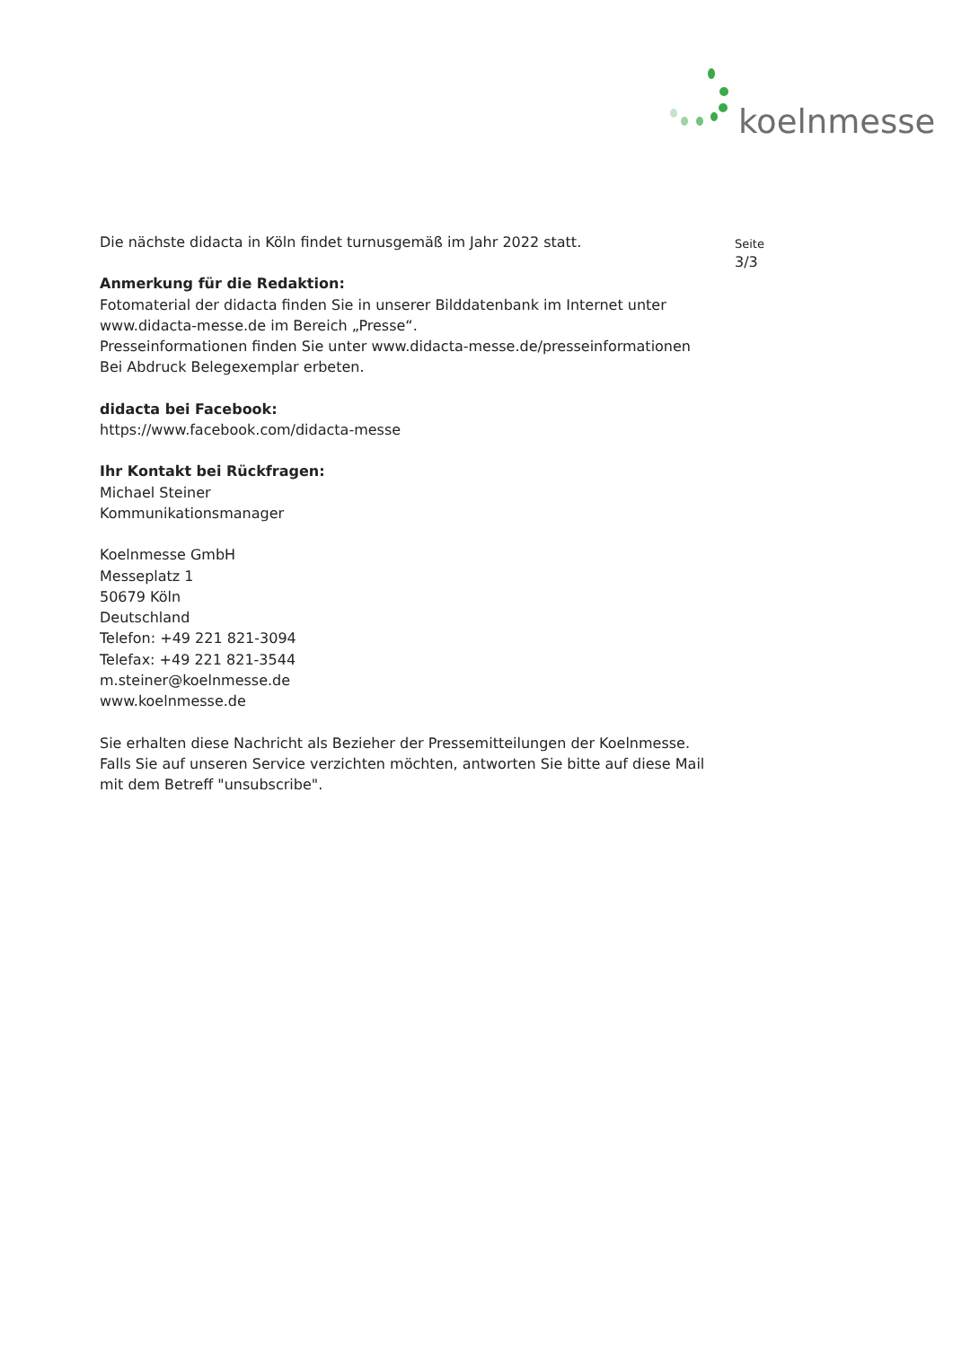koelnmesse
Seite
3/3
Die nächste didacta in Köln findet turnusgemäß im Jahr 2022 statt.
Anmerkung für die Redaktion:
Fotomaterial der didacta finden Sie in unserer Bilddatenbank im Internet unter
www.didacta-messe.de im Bereich „Presse“.
Presseinformationen finden Sie unter www.didacta-messe.de/presseinformationen
Bei Abdruck Belegexemplar erbeten.
didacta bei Facebook:
https://www.facebook.com/didacta-messe
Ihr Kontakt bei Rückfragen:
Michael Steiner
Kommunikationsmanager
Koelnmesse GmbH
Messeplatz 1
50679 Köln
Deutschland
Telefon: +49 221 821-3094
Telefax: +49 221 821-3544
m.steiner@koelnmesse.de
www.koelnmesse.de
Sie erhalten diese Nachricht als Bezieher der Pressemitteilungen der Koelnmesse.
Falls Sie auf unseren Service verzichten möchten, antworten Sie bitte auf diese Mail
mit dem Betreff "unsubscribe".